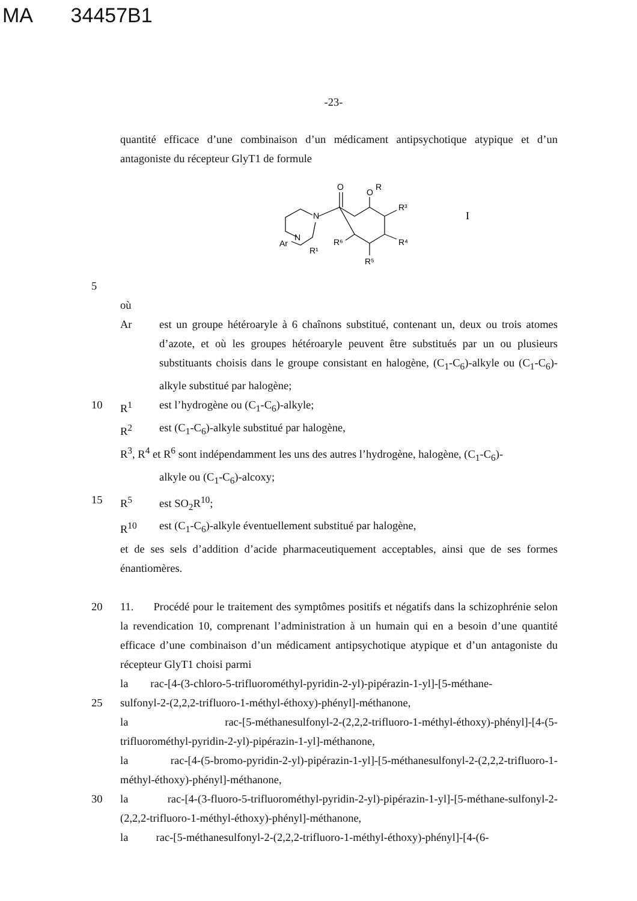MA 34457B1
-23-
quantité efficace d’une combinaison d’un médicament antipsychotique atypique et d’un antagoniste du récepteur GlyT1 de formule
O
O
R
R³
N
Ar
N
R¹
R⁶
R⁴
R⁵
I
5
où
Ar est un groupe hétéroaryle à 6 chaînons substitué, contenant un, deux ou trois atomes d’azote, et où les groupes hétéroaryle peuvent être substitués par un ou plusieurs substituants choisis dans le groupe consistant en halogène, (C<sub>1</sub>-C<sub>6</sub>)-alkyle ou (C<sub>1</sub>-C<sub>6</sub>)-alkyle substitué par halogène;
10 R<sup>1</sup> est l’hydrogène ou (C<sub>1</sub>-C<sub>6</sub>)-alkyle;
R<sup>2</sup> est (C<sub>1</sub>-C<sub>6</sub>)-alkyle substitué par halogène,
R<sup>3</sup>, R<sup>4</sup> et R<sup>6</sup> sont indépendamment les uns des autres l’hydrogène, halogène, (C<sub>1</sub>-C<sub>6</sub>)-
alkyle ou (C<sub>1</sub>-C<sub>6</sub>)-alcoxy;
15 R<sup>5</sup> est SO<sub>2</sub>R<sup>10</sup>;
R<sup>10</sup> est (C<sub>1</sub>-C<sub>6</sub>)-alkyle éventuellement substitué par halogène,
et de ses sels d’addition d’acide pharmaceutiquement acceptables, ainsi que de ses formes énantiomères.
20 11. Procédé pour le traitement des symptômes positifs et négatifs dans la schizophrénie selon la revendication 10, comprenant l’administration à un humain qui en a besoin d’une quantité efficace d’une combinaison d’un médicament antipsychotique atypique et d’un antagoniste du récepteur GlyT1 choisi parmi
la rac-[4-(3-chloro-5-trifluorométhyl-pyridin-2-yl)-pipérazin-1-yl]-[5-méthane-
25 sulfonyl-2-(2,2,2-trifluoro-1-méthyl-éthoxy)-phényl]-méthanone,
la rac-[5-méthanesulfonyl-2-(2,2,2-trifluoro-1-méthyl-éthoxy)-phényl]-[4-(5-trifluorométhyl-pyridin-2-yl)-pipérazin-1-yl]-méthanone,
la rac-[4-(5-bromo-pyridin-2-yl)-pipérazin-1-yl]-[5-méthanesulfonyl-2-(2,2,2-trifluoro-1-méthyl-éthoxy)-phényl]-méthanone,
30 la rac-[4-(3-fluoro-5-trifluorométhyl-pyridin-2-yl)-pipérazin-1-yl]-[5-méthane-sulfonyl-2-(2,2,2-trifluoro-1-méthyl-éthoxy)-phényl]-méthanone,
la rac-[5-méthanesulfonyl-2-(2,2,2-trifluoro-1-méthyl-éthoxy)-phényl]-[4-(6-